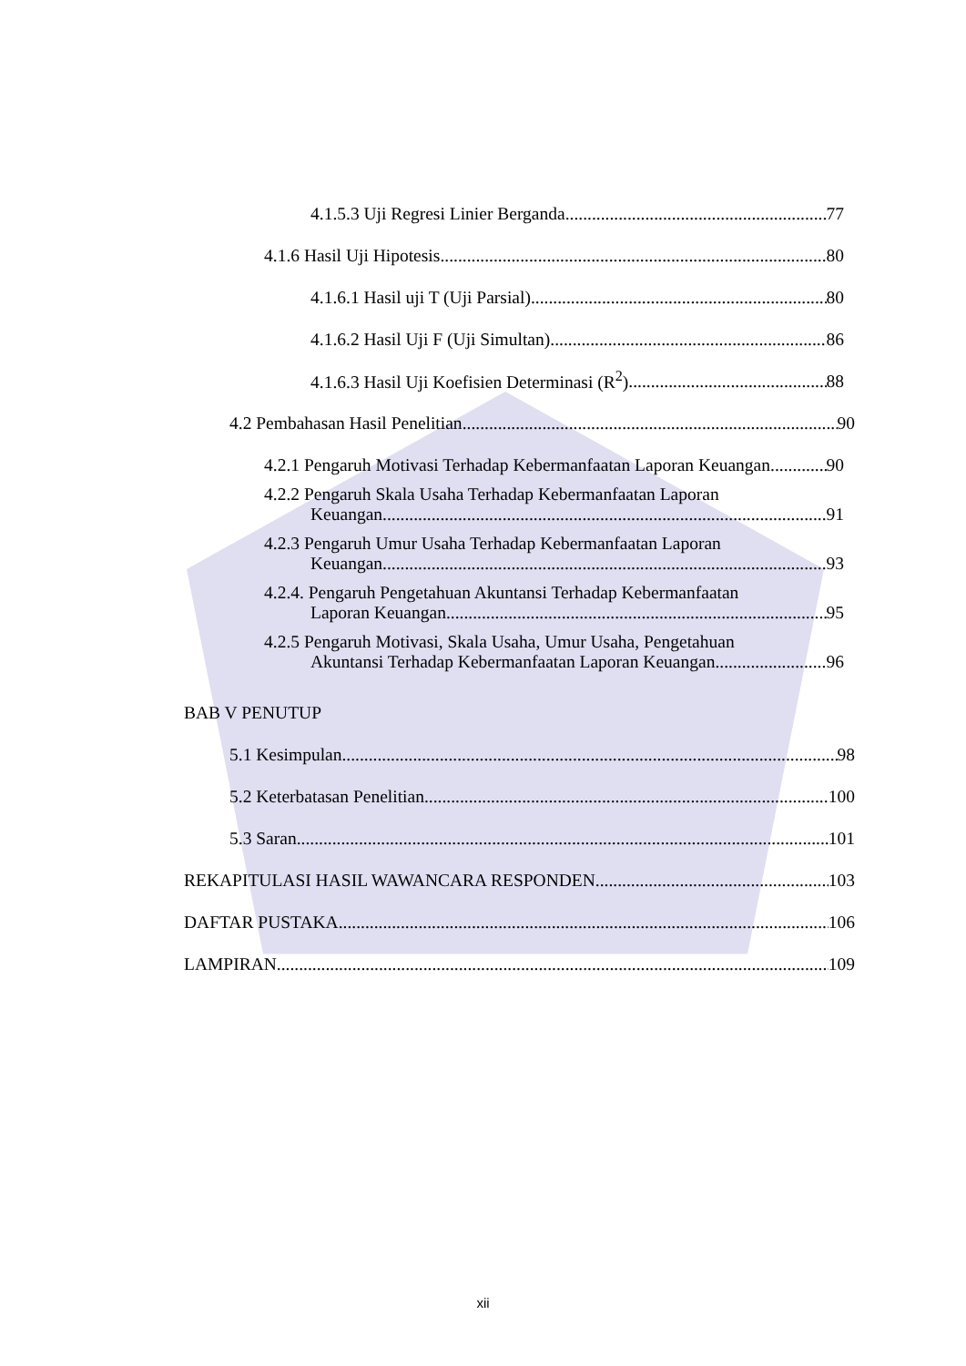4.1.5.3 Uji Regresi Linier Berganda 77
4.1.6 Hasil Uji Hipotesis 80
4.1.6.1 Hasil uji T (Uji Parsial) 80
4.1.6.2 Hasil Uji F (Uji Simultan) 86
4.1.6.3 Hasil Uji Koefisien Determinasi (R<sup>2</sup>) 88
4.2 Pembahasan Hasil Penelitian 90
4.2.1 Pengaruh Motivasi Terhadap Kebermanfaatan Laporan Keuangan 90
4.2.2 Pengaruh Skala Usaha Terhadap Kebermanfaatan Laporan
Keuangan 91
4.2.3 Pengaruh Umur Usaha Terhadap Kebermanfaatan Laporan
Keuangan 93
4.2.4. Pengaruh Pengetahuan Akuntansi Terhadap Kebermanfaatan
Laporan Keuangan 95
4.2.5 Pengaruh Motivasi, Skala Usaha, Umur Usaha, Pengetahuan
Akuntansi Terhadap Kebermanfaatan Laporan Keuangan 96
BAB V PENUTUP
5.1 Kesimpulan 98
5.2 Keterbatasan Penelitian 100
5.3 Saran 101
REKAPITULASI HASIL WAWANCARA RESPONDEN 103
DAFTAR PUSTAKA 106
LAMPIRAN 109
xii